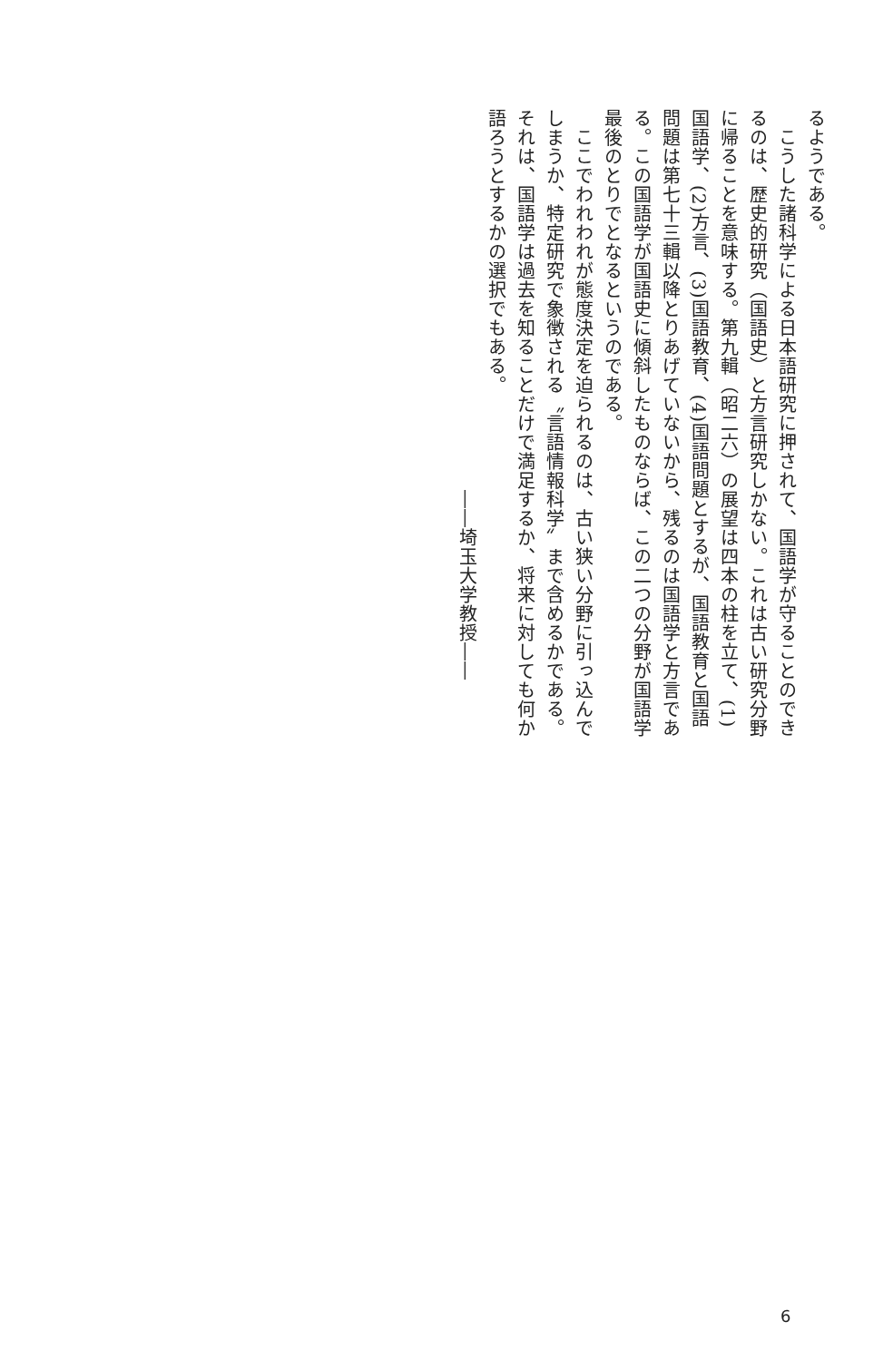るようである。
　こうした諸科学による日本語研究に押されて、国語学が守ることのできるのは、歴史的研究（国語史）と方言研究しかない。これは古い研究分野に帰ることを意味する。第九輯（昭二六）の展望は四本の柱を立て、(1)国語学、(2)方言、(3)国語教育、(4)国語問題とするが、国語教育と国語問題は第七十三輯以降とりあげていないから、残るのは国語学と方言である。この国語学が国語史に傾斜したものならば、この二つの分野が国語学最後のとりでとなるというのである。
　ここでわれわれが態度決定を迫られるのは、古い狭い分野に引っ込んでしまうか、特定研究で象徴される〝言語情報科学〟まで含めるかである。それは、国語学は過去を知ることだけで満足するか、将来に対しても何か語ろうとするかの選択でもある。
――埼玉大学教授――
6